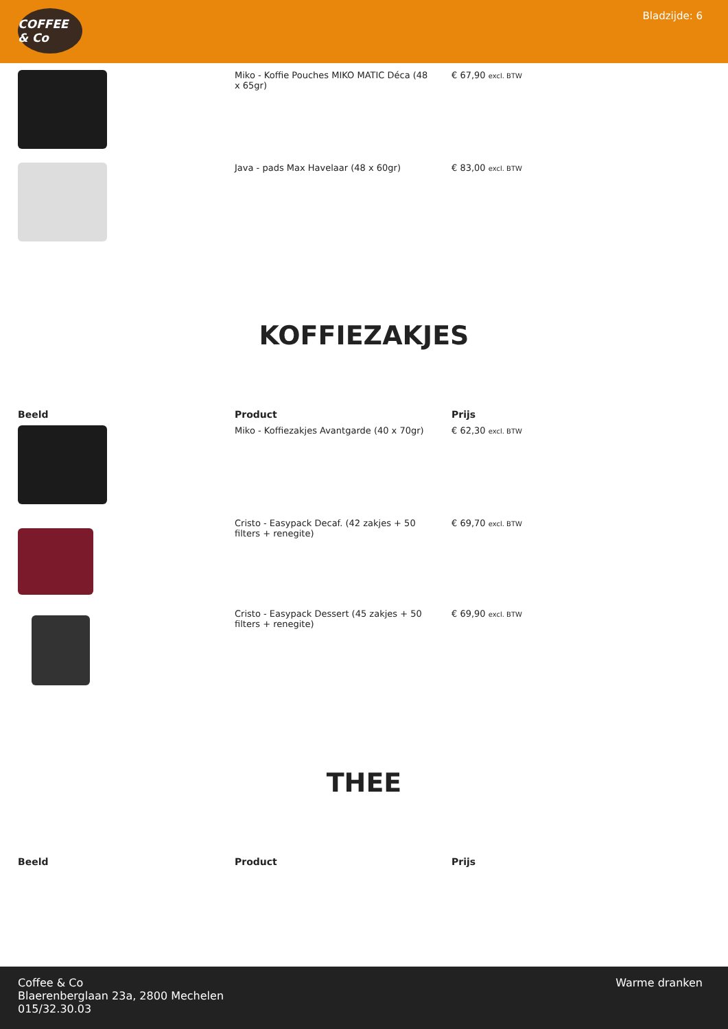COFFEE & Co
Bladzijde: 6
| | Miko - Koffie Pouches MIKO MATIC Déca (48 x 65gr) | € 67,90 excl. BTW |
| | Java - pads Max Havelaar (48 x 60gr) | € 83,00 excl. BTW |
KOFFIEZAKJES
| Beeld | Product | Prijs |
| --- | --- | --- |
| | Miko - Koffiezakjes Avantgarde (40 x 70gr) | € 62,30 excl. BTW |
| | Cristo - Easypack Decaf. (42 zakjes + 50 filters + renegite) | € 69,70 excl. BTW |
| | Cristo - Easypack Dessert (45 zakjes + 50 filters + renegite) | € 69,90 excl. BTW |
THEE
| Beeld | Product | Prijs |
| --- | --- | --- |
Coffee & Co
Blaerenberglaan 23a, 2800 Mechelen
015/32.30.03
Warme dranken